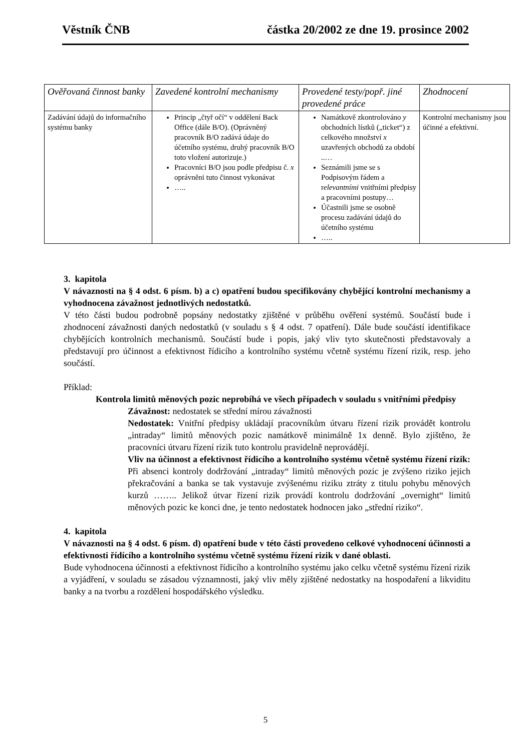Věstník ČNB částka 20/2002 ze dne 19. prosince 2002
| Ověřovaná činnost banky | Zavedené kontrolní mechanismy | Provedené testy/popř. jiné provedené práce | Zhodnocení |
| --- | --- | --- | --- |
| Zadávání údajů do informačního systému banky | Princip „čtyř očí“ v oddělení Back Office (dále B/O). (Oprávněný pracovník B/O zadává údaje do účetního systému, druhý pracovník B/O toto vložení autorizuje.) Pracovníci B/O jsou podle předpisu č. x oprávněni tuto činnost vykonávat ….. | Namátkově zkontrolováno y obchodních lístků („ticket“) z celkového množství x uzavřených obchodů za období ..… Seznámili jsme se s Podpisovým řádem a r elevantními vnitřními předpisy a pracovními postupy… Účastnili jsme se osobně procesu zadávání údajů do účetního systému ….. | Kontrolní mechanismy jsou účinné a efektivní. |
3. kapitola
V návaznosti na § 4 odst. 6 písm. b) a c) opatření budou specifikovány chybějící kontrolní mechanismy a vyhodnocena závažnost jednotlivých nedostatků.
V této části budou podrobně popsány nedostatky zjištěné v průběhu ověření systémů. Součástí bude i zhodnocení závažnosti daných nedostatků (v souladu s § 4 odst. 7 opatření). Dále bude součástí identifikace chybějících kontrolních mechanismů. Součástí bude i popis, jaký vliv tyto skutečnosti představovaly a představují pro účinnost a efektivnost řídicího a kontrolního systému včetně systému řízení rizik, resp. jeho součástí.
Příklad:
Kontrola limitů měnových pozic neprobíhá ve všech případech v souladu s vnitřními předpisy
Závažnost: nedostatek se střední mírou závažnosti
Nedostatek: Vnitřní předpisy ukládají pracovníkům útvaru řízení rizik provádět kontrolu „intraday“ limitů měnových pozic namátkově minimálně 1x denně. Bylo zjištěno, že pracovníci útvaru řízení rizik tuto kontrolu pravidelně neprovádějí.
Vliv na účinnost a efektivnost řídicího a kontrolního systému včetně systému řízení rizik: Při absenci kontroly dodržování „intraday“ limitů měnových pozic je zvýšeno riziko jejich překračování a banka se tak vystavuje zvýšenému riziku ztráty z titulu pohybu měnových kurzů …….. Jelikož útvar řízení rizik provádí kontrolu dodržování „overnight“ limitů měnových pozic ke konci dne, je tento nedostatek hodnocen jako „střední riziko“.
4. kapitola
V návaznosti na § 4 odst. 6 písm. d) opatření bude v této části provedeno celkové vyhodnocení účinnosti a efektivnosti řídícího a kontrolního systému včetně systému řízení rizik v dané oblasti.
Bude vyhodnocena účinnosti a efektivnost řídicího a kontrolního systému jako celku včetně systému řízení rizik a vyjádření, v souladu se zásadou významnosti, jaký vliv měly zjištěné nedostatky na hospodaření a likviditu banky a na tvorbu a rozdělení hospodářského výsledku.
5